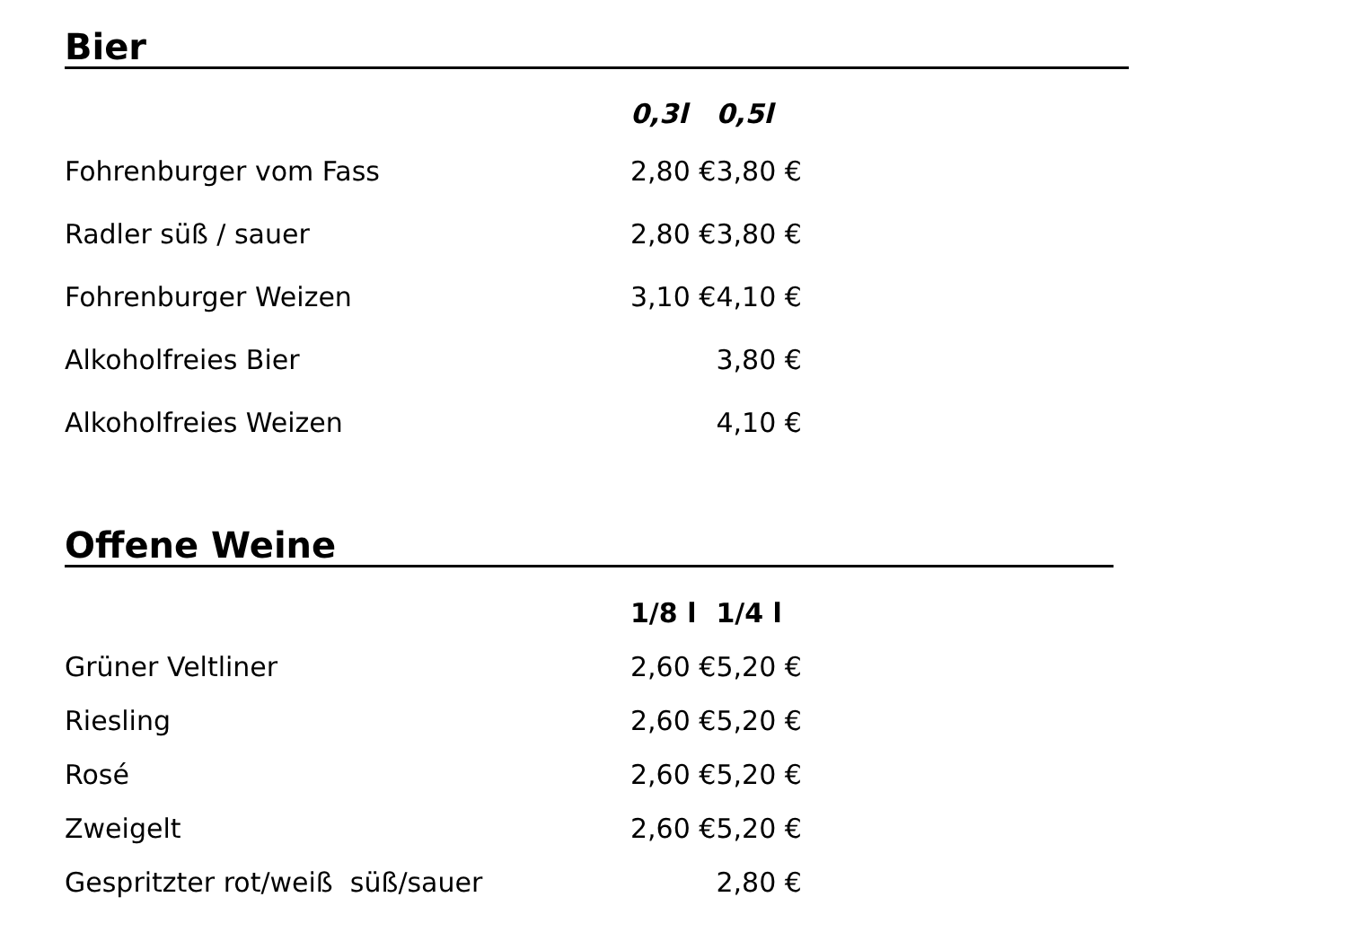Bier
| | 0,3l | 0,5l |
| Fohrenburger vom Fass | 2,80 € | 3,80 € |
| Radler süß / sauer | 2,80 € | 3,80 € |
| Fohrenburger Weizen | 3,10 € | 4,10 € |
| Alkoholfreies Bier | | 3,80 € |
| Alkoholfreies Weizen | | 4,10 € |
Offene Weine
| | 1/8 l | 1/4 l |
| Grüner Veltliner | 2,60 € | 5,20 € |
| Riesling | 2,60 € | 5,20 € |
| Rosé | 2,60 € | 5,20 € |
| Zweigelt | 2,60 € | 5,20 € |
| Gespritzter rot/weiß süß/sauer | | 2,80 € |